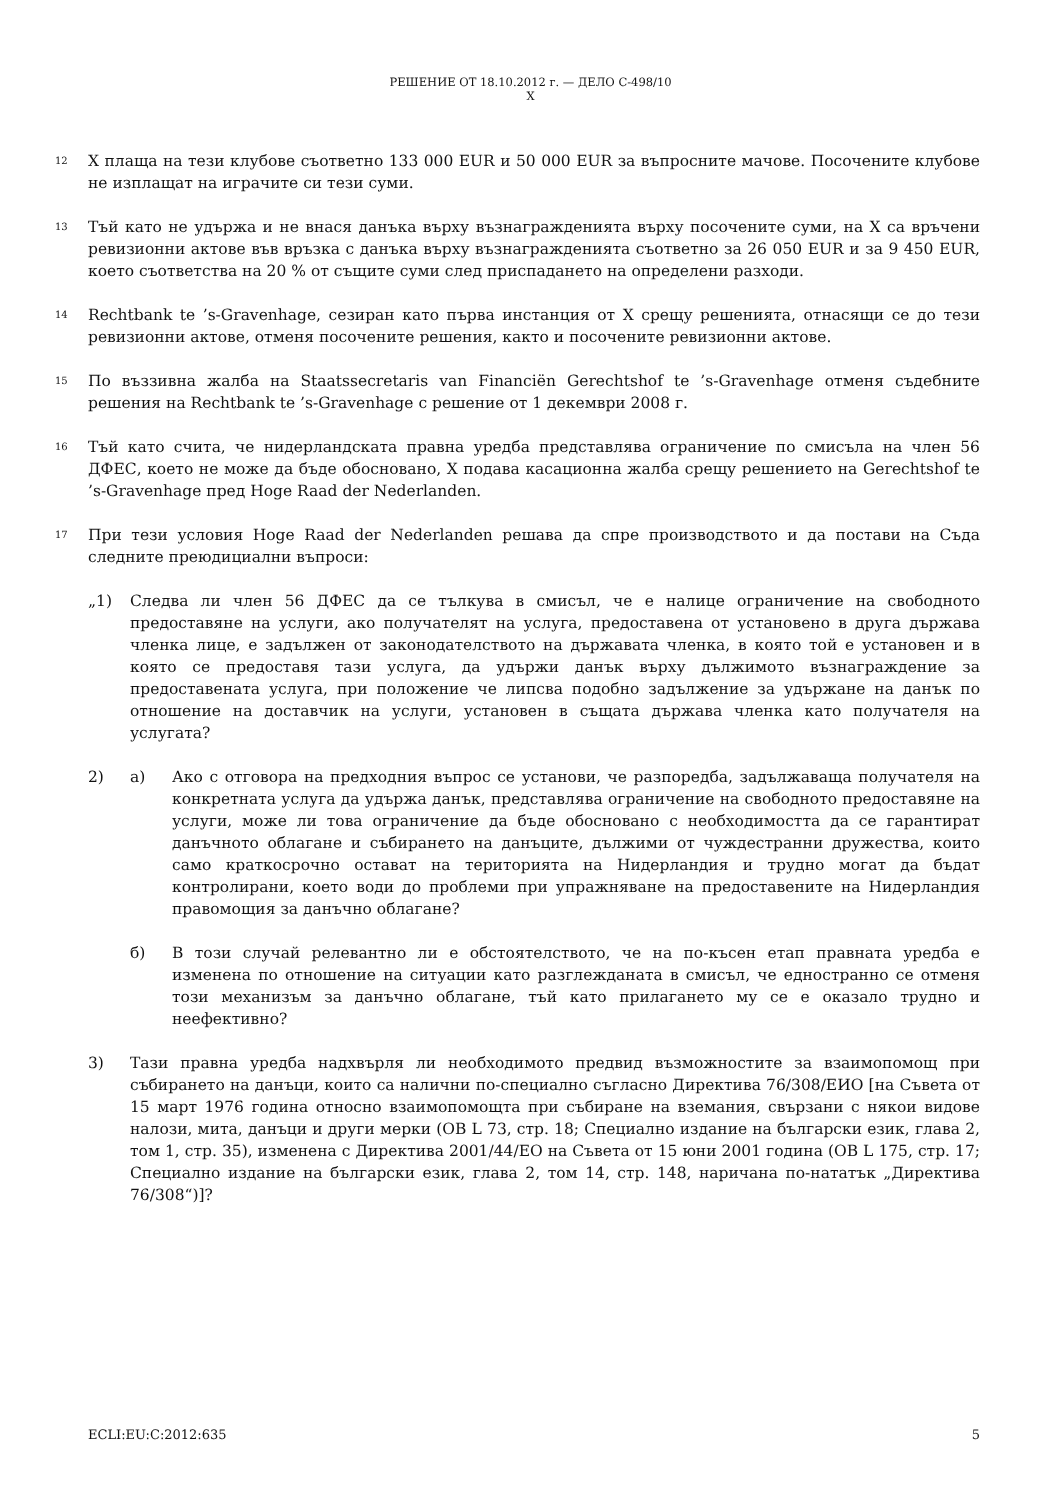РЕШЕНИЕ ОТ 18.10.2012 г. — ДЕЛО C-498/10
X
12
X плаща на тези клубове съответно 133 000 EUR и 50 000 EUR за въпросните мачове. Посочените клубове не изплащат на играчите си тези суми.
13
Тъй като не удържа и не внася данъка върху възнагражденията върху посочените суми, на X са връчени ревизионни актове във връзка с данъка върху възнагражденията съответно за 26 050 EUR и за 9 450 EUR, което съответства на 20 % от същите суми след приспадането на определени разходи.
14
Rechtbank te ’s-Gravenhage, сезиран като първа инстанция от X срещу решенията, отнасящи се до тези ревизионни актове, отменя посочените решения, както и посочените ревизионни актове.
15
По въззивна жалба на Staatssecretaris van Financiën Gerechtshof te ’s-Gravenhage отменя съдебните решения на Rechtbank te ’s-Gravenhage с решение от 1 декември 2008 г.
16
Тъй като счита, че нидерландската правна уредба представлява ограничение по смисъла на член 56 ДФЕС, което не може да бъде обосновано, X подава касационна жалба срещу решението на Gerechtshof te ’s-Gravenhage пред Hoge Raad der Nederlanden.
17
При тези условия Hoge Raad der Nederlanden решава да спре производството и да постави на Съда следните преюдициални въпроси:
„1) Следва ли член 56 ДФЕС да се тълкува в смисъл, че е налице ограничение на свободното предоставяне на услуги, ако получателят на услуга, предоставена от установено в друга държава членка лице, е задължен от законодателството на държавата членка, в която той е установен и в която се предоставя тази услуга, да удържи данък върху дължимото възнаграждение за предоставената услуга, при положение че липсва подобно задължение за удържане на данък по отношение на доставчик на услуги, установен в същата държава членка като получателя на услугата?
2) а) Ако с отговора на предходния въпрос се установи, че разпоредба, задължаваща получателя на конкретната услуга да удържа данък, представлява ограничение на свободното предоставяне на услуги, може ли това ограничение да бъде обосновано с необходимостта да се гарантират данъчното облагане и събирането на данъците, дължими от чуждестранни дружества, които само краткосрочно остават на територията на Нидерландия и трудно могат да бъдат контролирани, което води до проблеми при упражняване на предоставените на Нидерландия правомощия за данъчно облагане?
б) В този случай релевантно ли е обстоятелството, че на по-късен етап правната уредба е изменена по отношение на ситуации като разглежданата в смисъл, че едностранно се отменя този механизъм за данъчно облагане, тъй като прилагането му се е оказало трудно и неефективно?
3) Тази правна уредба надхвърля ли необходимото предвид възможностите за взаимопомощ при събирането на данъци, които са налични по-специално съгласно Директива 76/308/ЕИО [на Съвета от 15 март 1976 година относно взаимопомощта при събиране на вземания, свързани с някои видове налози, мита, данъци и други мерки (ОВ L 73, стр. 18; Специално издание на български език, глава 2, том 1, стр. 35), изменена с Директива 2001/44/ЕО на Съвета от 15 юни 2001 година (ОВ L 175, стр. 17; Специално издание на български език, глава 2, том 14, стр. 148, наричана по-нататък „Директива 76/308“)]?
ECLI:EU:C:2012:635 5